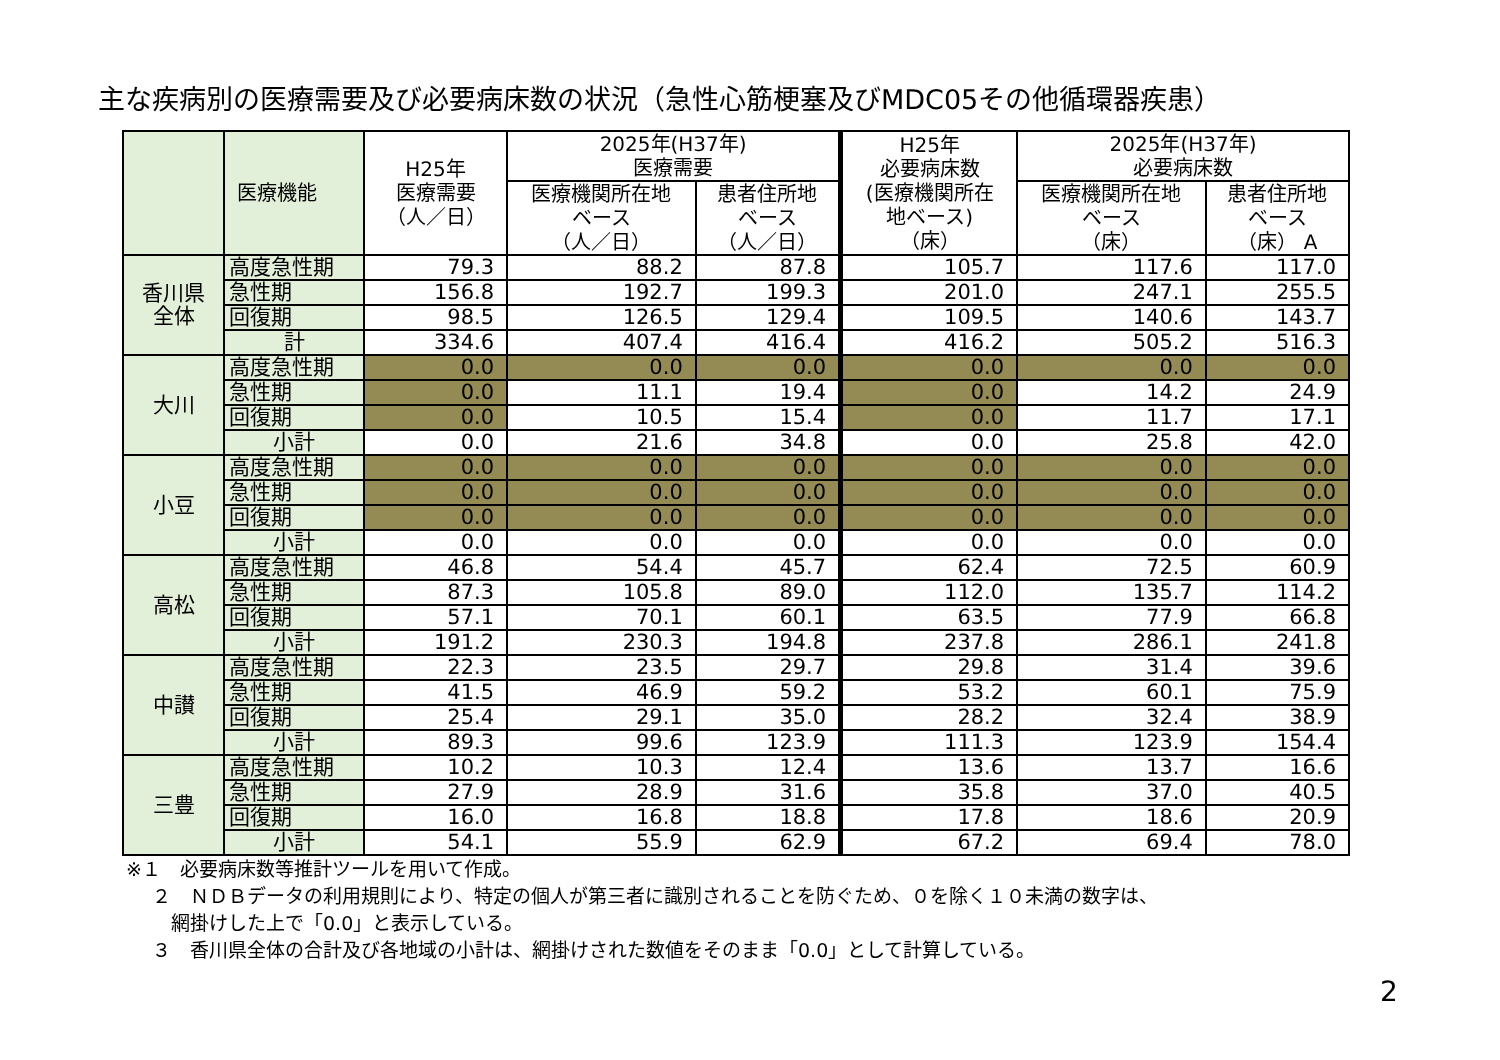主な疾病別の医療需要及び必要病床数の状況（急性心筋梗塞及びMDC05その他循環器疾患）
| | 医療機能 | H25年 医療需要 （人／日） | 2025年(H37年) 医療需要 | | H25年 必要病床数 (医療機関所在 地ベース) （床） | 2025年(H37年) 必要病床数 | |
| --- | --- | --- | --- | --- | --- | --- | --- |
| | | | 医療機関所在地 ベース （人／日） | 患者住所地 ベース （人／日） | | 医療機関所在地 ベース （床） | 患者住所地 ベース （床） A |
| 香川県 全体 | 高度急性期 | 79.3 | 88.2 | 87.8 | 105.7 | 117.6 | 117.0 |
| | 急性期 | 156.8 | 192.7 | 199.3 | 201.0 | 247.1 | 255.5 |
| | 回復期 | 98.5 | 126.5 | 129.4 | 109.5 | 140.6 | 143.7 |
| | 計 | 334.6 | 407.4 | 416.4 | 416.2 | 505.2 | 516.3 |
| 大川 | 高度急性期 | 0.0 | 0.0 | 0.0 | 0.0 | 0.0 | 0.0 |
| | 急性期 | 0.0 | 11.1 | 19.4 | 0.0 | 14.2 | 24.9 |
| | 回復期 | 0.0 | 10.5 | 15.4 | 0.0 | 11.7 | 17.1 |
| | 小計 | 0.0 | 21.6 | 34.8 | 0.0 | 25.8 | 42.0 |
| 小豆 | 高度急性期 | 0.0 | 0.0 | 0.0 | 0.0 | 0.0 | 0.0 |
| | 急性期 | 0.0 | 0.0 | 0.0 | 0.0 | 0.0 | 0.0 |
| | 回復期 | 0.0 | 0.0 | 0.0 | 0.0 | 0.0 | 0.0 |
| | 小計 | 0.0 | 0.0 | 0.0 | 0.0 | 0.0 | 0.0 |
| 高松 | 高度急性期 | 46.8 | 54.4 | 45.7 | 62.4 | 72.5 | 60.9 |
| | 急性期 | 87.3 | 105.8 | 89.0 | 112.0 | 135.7 | 114.2 |
| | 回復期 | 57.1 | 70.1 | 60.1 | 63.5 | 77.9 | 66.8 |
| | 小計 | 191.2 | 230.3 | 194.8 | 237.8 | 286.1 | 241.8 |
| 中讃 | 高度急性期 | 22.3 | 23.5 | 29.7 | 29.8 | 31.4 | 39.6 |
| | 急性期 | 41.5 | 46.9 | 59.2 | 53.2 | 60.1 | 75.9 |
| | 回復期 | 25.4 | 29.1 | 35.0 | 28.2 | 32.4 | 38.9 |
| | 小計 | 89.3 | 99.6 | 123.9 | 111.3 | 123.9 | 154.4 |
| 三豊 | 高度急性期 | 10.2 | 10.3 | 12.4 | 13.6 | 13.7 | 16.6 |
| | 急性期 | 27.9 | 28.9 | 31.6 | 35.8 | 37.0 | 40.5 |
| | 回復期 | 16.0 | 16.8 | 18.8 | 17.8 | 18.6 | 20.9 |
| | 小計 | 54.1 | 55.9 | 62.9 | 67.2 | 69.4 | 78.0 |
※１　必要病床数等推計ツールを用いて作成。
２　ＮＤＢデータの利用規則により、特定の個人が第三者に識別されることを防ぐため、０を除く１０未満の数字は、
網掛けした上で「0.0」と表示している。
３　香川県全体の合計及び各地域の小計は、網掛けされた数値をそのまま「0.0」として計算している。
2